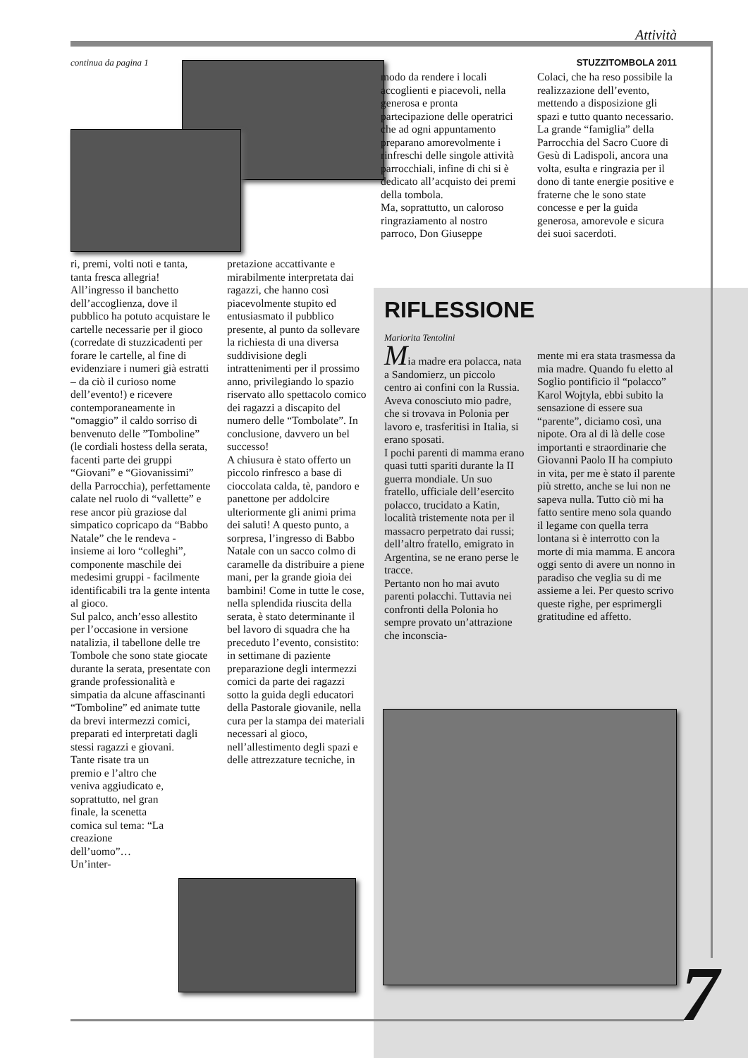Attività
continua da pagina 1 STUZZITOMBOLA 2011
ri, premi, volti noti e tanta, tanta fresca allegria!
All’ingresso il banchetto dell’accoglienza, dove il pubblico ha potuto acquistare le cartelle necessarie per il gioco (corredate di stuzzicadenti per forare le cartelle, al fine di evidenziare i numeri già estratti – da ciò il curioso nome dell’evento!) e ricevere contemporaneamente in “omaggio” il caldo sorriso di benvenuto delle ”Tomboline” (le cordiali hostess della serata, facenti parte dei gruppi “Giovani” e “Giovanissimi” della Parrocchia), perfettamente calate nel ruolo di “vallette” e rese ancor più graziose dal simpatico copricapo da “Babbo Natale” che le rendeva - insieme ai loro “colleghi”, componente maschile dei medesimi gruppi - facilmente identificabili tra la gente intenta al gioco.
Sul palco, anch’esso allestito per l’occasione in versione natalizia, il tabellone delle tre Tombole che sono state giocate durante la serata, presentate con grande professionalità e simpatia da alcune affascinanti “Tomboline” ed animate tutte da brevi intermezzi comici, preparati ed interpretati dagli stessi ragazzi e giovani.
Tante risate tra un premio e l’altro che veniva aggiudicato e, soprattutto, nel gran finale, la scenetta comica sul tema: “La creazione dell’uomo”… Un’inter-
pretazione accattivante e mirabilmente interpretata dai ragazzi, che hanno così piacevolmente stupito ed entusiasmato il pubblico presente, al punto da sollevare la richiesta di una diversa suddivisione degli intrattenimenti per il prossimo anno, privilegiando lo spazio riservato allo spettacolo comico dei ragazzi a discapito del numero delle “Tombolate”. In conclusione, davvero un bel successo!
A chiusura è stato offerto un piccolo rinfresco a base di cioccolata calda, tè, pandoro e panettone per addolcire ulteriormente gli animi prima dei saluti! A questo punto, a sorpresa, l’ingresso di Babbo Natale con un sacco colmo di caramelle da distribuire a piene mani, per la grande gioia dei bambini! Come in tutte le cose, nella splendida riuscita della serata, è stato determinante il bel lavoro di squadra che ha preceduto l’evento, consistito: in settimane di paziente preparazione degli intermezzi comici da parte dei ragazzi sotto la guida degli educatori della Pastorale giovanile, nella cura per la stampa dei materiali necessari al gioco, nell’allestimento degli spazi e delle attrezzature tecniche, in
modo da rendere i locali accoglienti e piacevoli, nella generosa e pronta partecipazione delle operatrici che ad ogni appuntamento preparano amorevolmente i rinfreschi delle singole attività parrocchiali, infine di chi si è dedicato all’acquisto dei premi della tombola.
Ma, soprattutto, un caloroso ringraziamento al nostro parroco, Don Giuseppe
Colaci, che ha reso possibile la realizzazione dell’evento, mettendo a disposizione gli spazi e tutto quanto necessario. La grande “famiglia” della Parrocchia del Sacro Cuore di Gesù di Ladispoli, ancora una volta, esulta e ringrazia per il dono di tante energie positive e fraterne che le sono state concesse e per la guida generosa, amorevole e sicura dei suoi sacerdoti.
RIFLESSIONE
Mariorita Tentolini
Mia madre era polacca, nata a Sandomierz, un piccolo centro ai confini con la Russia. Aveva conosciuto mio padre, che si trovava in Polonia per lavoro e, trasferitisi in Italia, si erano sposati.
I pochi parenti di mamma erano quasi tutti spariti durante la II guerra mondiale. Un suo fratello, ufficiale dell’esercito polacco, trucidato a Katin, località tristemente nota per il massacro perpetrato dai russi; dell’altro fratello, emigrato in Argentina, se ne erano perse le tracce.
Pertanto non ho mai avuto parenti polacchi. Tuttavia nei confronti della Polonia ho sempre provato un’attrazione che inconscia-
mente mi era stata trasmessa da mia madre. Quando fu eletto al Soglio pontificio il “polacco” Karol Wojtyla, ebbi subito la sensazione di essere sua “parente”, diciamo così, una nipote. Ora al di là delle cose importanti e straordinarie che Giovanni Paolo II ha compiuto in vita, per me è stato il parente più stretto, anche se lui non ne sapeva nulla. Tutto ciò mi ha fatto sentire meno sola quando il legame con quella terra lontana si è interrotto con la morte di mia mamma. E ancora oggi sento di avere un nonno in paradiso che veglia su di me assieme a lei. Per questo scrivo queste righe, per esprimergli gratitudine ed affetto.
7